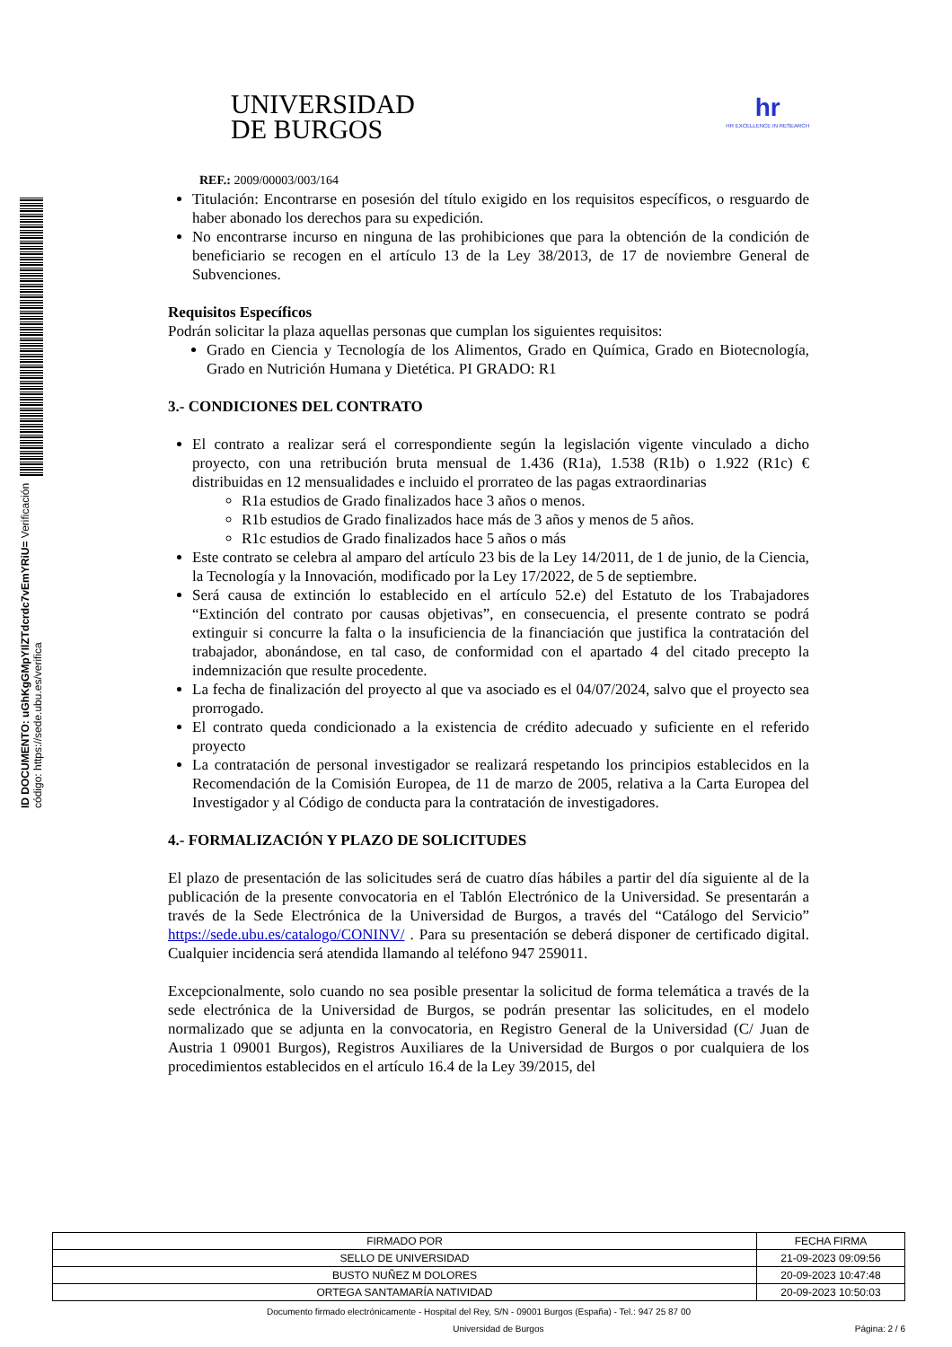ID DOCUMENTO: uGhKgGMpYIlZTdcrdc7vEmYRiU= Verificación código: https://sede.ubu.es/verifica
UNIVERSIDAD
DE BURGOS
hr
HR EXCELLENCE IN RESEARCH
REF.: 2009/00003/003/164
Titulación: Encontrarse en posesión del título exigido en los requisitos específicos, o resguardo de haber abonado los derechos para su expedición.
No encontrarse incurso en ninguna de las prohibiciones que para la obtención de la condición de beneficiario se recogen en el artículo 13 de la Ley 38/2013, de 17 de noviembre General de Subvenciones.
Requisitos Específicos
Podrán solicitar la plaza aquellas personas que cumplan los siguientes requisitos:
Grado en Ciencia y Tecnología de los Alimentos, Grado en Química, Grado en Biotecnología, Grado en Nutrición Humana y Dietética. PI GRADO: R1
3.- CONDICIONES DEL CONTRATO
El contrato a realizar será el correspondiente según la legislación vigente vinculado a dicho proyecto, con una retribución bruta mensual de 1.436 (R1a), 1.538 (R1b) o 1.922 (R1c) € distribuidas en 12 mensualidades e incluido el prorrateo de las pagas extraordinarias
R1a estudios de Grado finalizados hace 3 años o menos.
R1b estudios de Grado finalizados hace más de 3 años y menos de 5 años.
R1c estudios de Grado finalizados hace 5 años o más
Este contrato se celebra al amparo del artículo 23 bis de la Ley 14/2011, de 1 de junio, de la Ciencia, la Tecnología y la Innovación, modificado por la Ley 17/2022, de 5 de septiembre.
Será causa de extinción lo establecido en el artículo 52.e) del Estatuto de los Trabajadores “Extinción del contrato por causas objetivas”, en consecuencia, el presente contrato se podrá extinguir si concurre la falta o la insuficiencia de la financiación que justifica la contratación del trabajador, abonándose, en tal caso, de conformidad con el apartado 4 del citado precepto la indemnización que resulte procedente.
La fecha de finalización del proyecto al que va asociado es el 04/07/2024, salvo que el proyecto sea prorrogado.
El contrato queda condicionado a la existencia de crédito adecuado y suficiente en el referido proyecto
La contratación de personal investigador se realizará respetando los principios establecidos en la Recomendación de la Comisión Europea, de 11 de marzo de 2005, relativa a la Carta Europea del Investigador y al Código de conducta para la contratación de investigadores.
4.- FORMALIZACIÓN Y PLAZO DE SOLICITUDES
El plazo de presentación de las solicitudes será de cuatro días hábiles a partir del día siguiente al de la publicación de la presente convocatoria en el Tablón Electrónico de la Universidad. Se presentarán a través de la Sede Electrónica de la Universidad de Burgos, a través del “Catálogo del Servicio” https://sede.ubu.es/catalogo/CONINV/ . Para su presentación se deberá disponer de certificado digital. Cualquier incidencia será atendida llamando al teléfono 947 259011.
Excepcionalmente, solo cuando no sea posible presentar la solicitud de forma telemática a través de la sede electrónica de la Universidad de Burgos, se podrán presentar las solicitudes, en el modelo normalizado que se adjunta en la convocatoria, en Registro General de la Universidad (C/ Juan de Austria 1 09001 Burgos), Registros Auxiliares de la Universidad de Burgos o por cualquiera de los procedimientos establecidos en el artículo 16.4 de la Ley 39/2015, del
| FIRMADO POR | FECHA FIRMA |
| SELLO DE UNIVERSIDAD | 21-09-2023 09:09:56 |
| BUSTO NUÑEZ M DOLORES | 20-09-2023 10:47:48 |
| ORTEGA SANTAMARÍA NATIVIDAD | 20-09-2023 10:50:03 |
Documento firmado electrónicamente - Hospital del Rey, S/N - 09001 Burgos (España) - Tel.: 947 25 87 00
Universidad de Burgos Página: 2 / 6